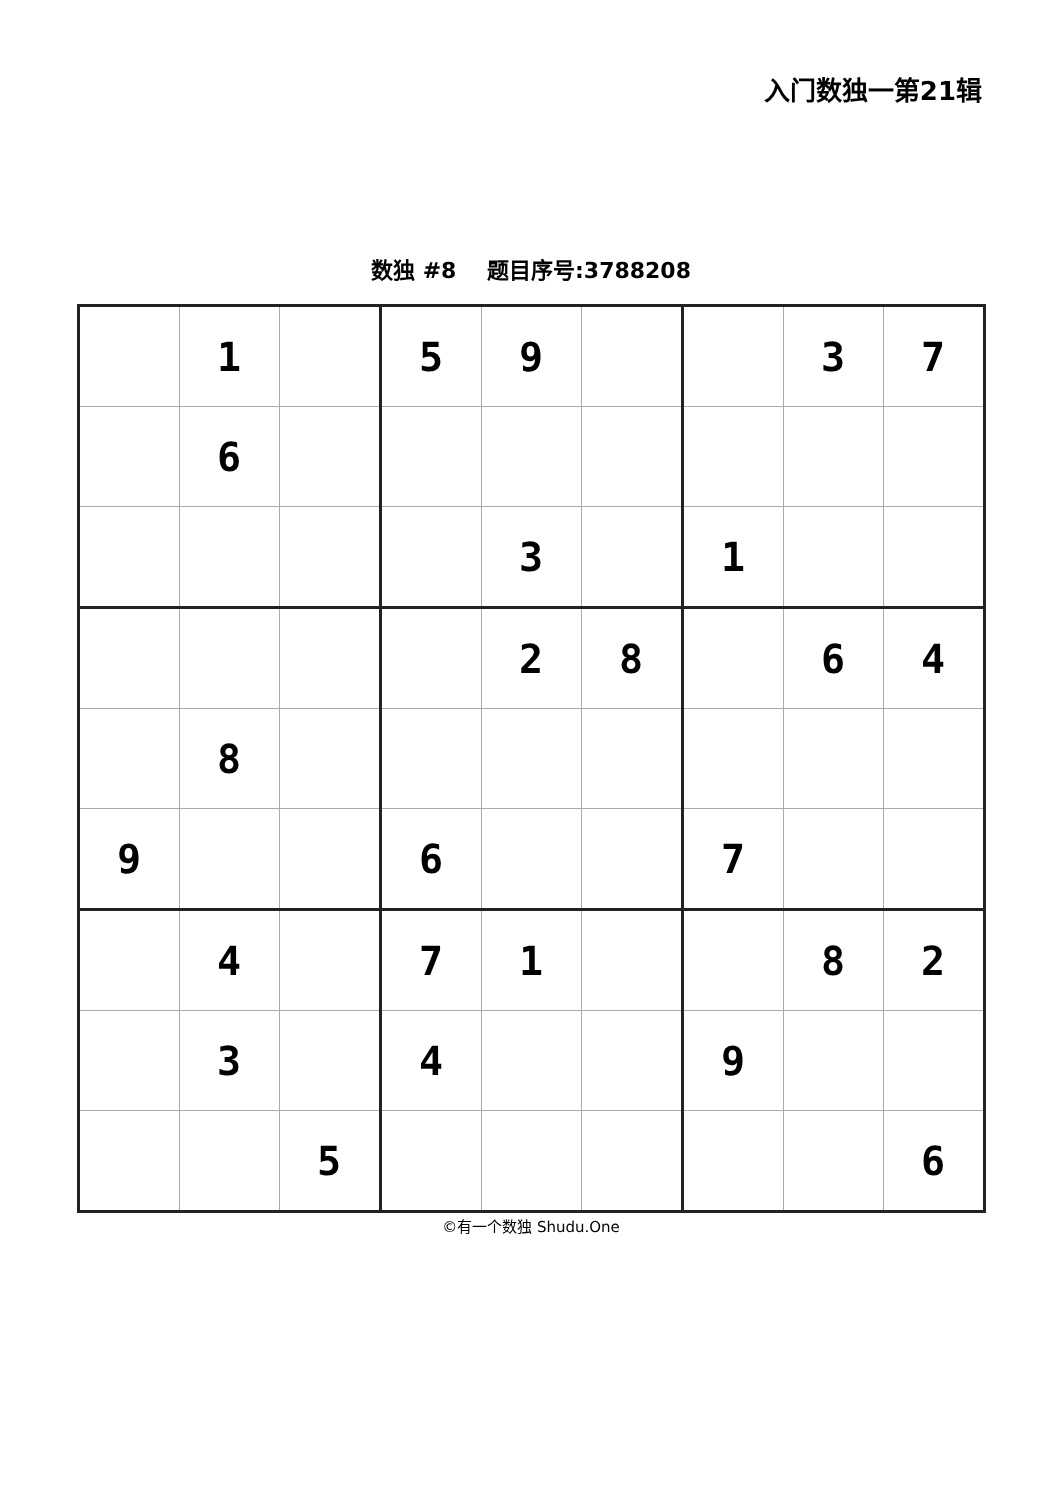入门数独一第21辑
数独 #8 题目序号:3788208
| | 1 | | 5 | 9 | | | 3 | 7 |
| | 6 | | | | | | | |
| | | | | 3 | | 1 | | |
| | | | | 2 | 8 | | 6 | 4 |
| | 8 | | | | | | | |
| 9 | | | 6 | | | 7 | | |
| | 4 | | 7 | 1 | | | 8 | 2 |
| | 3 | | 4 | | | 9 | | |
| | | 5 | | | | | | 6 |
©有一个数独 Shudu.One